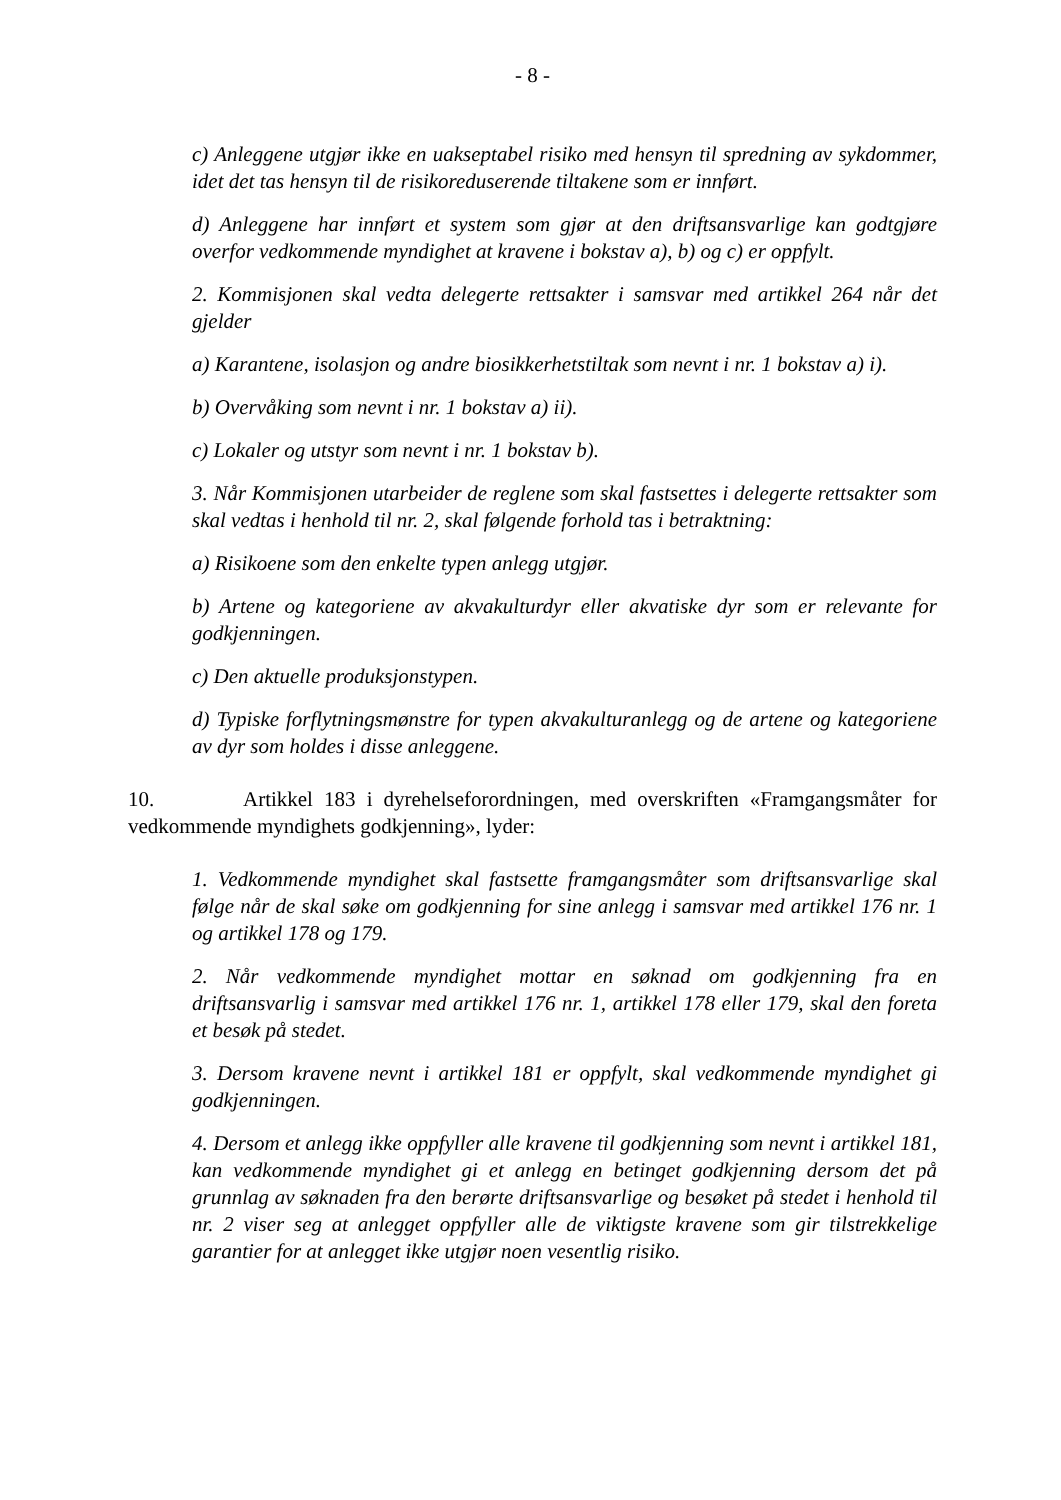- 8 -
c) Anleggene utgjør ikke en uakseptabel risiko med hensyn til spredning av sykdommer, idet det tas hensyn til de risikoreduserende tiltakene som er innført.
d) Anleggene har innført et system som gjør at den driftsansvarlige kan godtgjøre overfor vedkommende myndighet at kravene i bokstav a), b) og c) er oppfylt.
2. Kommisjonen skal vedta delegerte rettsakter i samsvar med artikkel 264 når det gjelder
a) Karantene, isolasjon og andre biosikkerhetstiltak som nevnt i nr. 1 bokstav a) i).
b) Overvåking som nevnt i nr. 1 bokstav a) ii).
c) Lokaler og utstyr som nevnt i nr. 1 bokstav b).
3. Når Kommisjonen utarbeider de reglene som skal fastsettes i delegerte rettsakter som skal vedtas i henhold til nr. 2, skal følgende forhold tas i betraktning:
a) Risikoene som den enkelte typen anlegg utgjør.
b) Artene og kategoriene av akvakulturdyr eller akvatiske dyr som er relevante for godkjenningen.
c) Den aktuelle produksjonstypen.
d) Typiske forflytningsmønstre for typen akvakulturanlegg og de artene og kategoriene av dyr som holdes i disse anleggene.
10. Artikkel 183 i dyrehelseforordningen, med overskriften «Framgangsmåter for vedkommende myndighets godkjenning», lyder:
1. Vedkommende myndighet skal fastsette framgangsmåter som driftsansvarlige skal følge når de skal søke om godkjenning for sine anlegg i samsvar med artikkel 176 nr. 1 og artikkel 178 og 179.
2. Når vedkommende myndighet mottar en søknad om godkjenning fra en driftsansvarlig i samsvar med artikkel 176 nr. 1, artikkel 178 eller 179, skal den foreta et besøk på stedet.
3. Dersom kravene nevnt i artikkel 181 er oppfylt, skal vedkommende myndighet gi godkjenningen.
4. Dersom et anlegg ikke oppfyller alle kravene til godkjenning som nevnt i artikkel 181, kan vedkommende myndighet gi et anlegg en betinget godkjenning dersom det på grunnlag av søknaden fra den berørte driftsansvarlige og besøket på stedet i henhold til nr. 2 viser seg at anlegget oppfyller alle de viktigste kravene som gir tilstrekkelige garantier for at anlegget ikke utgjør noen vesentlig risiko.